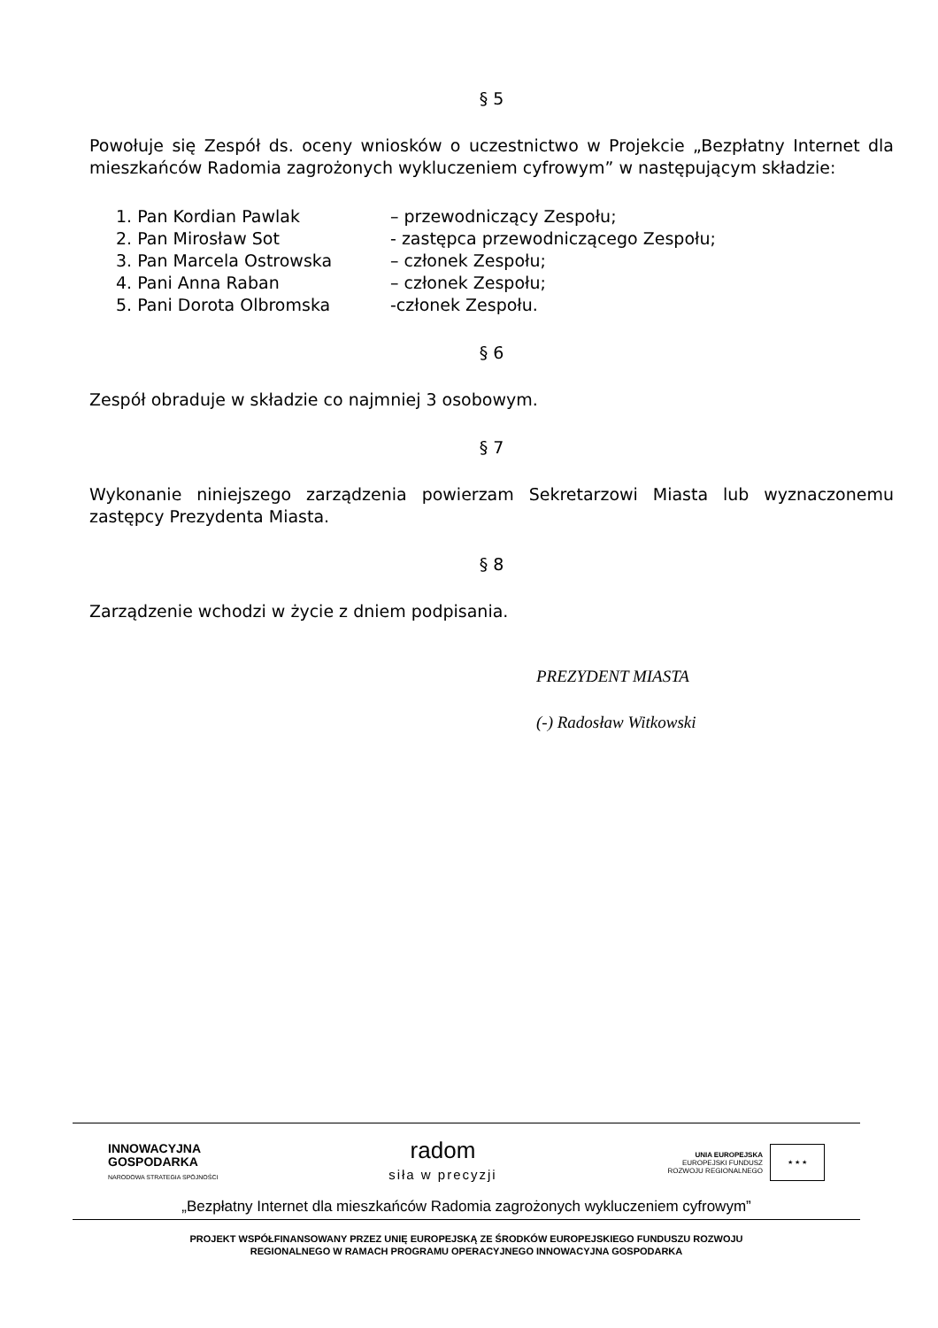§ 5
Powołuje się Zespół ds. oceny wniosków o uczestnictwo w Projekcie „Bezpłatny Internet dla mieszkańców Radomia zagrożonych wykluczeniem cyfrowym” w następującym składzie:
1. Pan Kordian Pawlak – przewodniczący Zespołu;
2. Pan Mirosław Sot - zastępca przewodniczącego Zespołu;
3. Pan Marcela Ostrowska – członek Zespołu;
4. Pani Anna Raban – członek Zespołu;
5. Pani Dorota Olbromska -członek Zespołu.
§ 6
Zespół obraduje w składzie co najmniej 3 osobowym.
§ 7
Wykonanie niniejszego zarządzenia powierzam Sekretarzowi Miasta lub wyznaczonemu zastępcy Prezydenta Miasta.
§ 8
Zarządzenie wchodzi w życie z dniem podpisania.
PREZYDENT MIASTA
(-) Radosław Witkowski
INNOWACYJNA
GOSPODARKA
NARODOWA STRATEGIA SPÓJNOŚCI
radom
siła w precyzji
UNIA EUROPEJSKA
EUROPEJSKI FUNDUSZ
ROZWOJU REGIONALNEGO
★ ★ ★
„Bezpłatny Internet dla mieszkańców Radomia zagrożonych wykluczeniem cyfrowym”
PROJEKT WSPÓŁFINANSOWANY PRZEZ UNIĘ EUROPEJSKĄ ZE ŚRODKÓW EUROPEJSKIEGO FUNDUSZU ROZWOJU
REGIONALNEGO W RAMACH PROGRAMU OPERACYJNEGO INNOWACYJNA GOSPODARKA